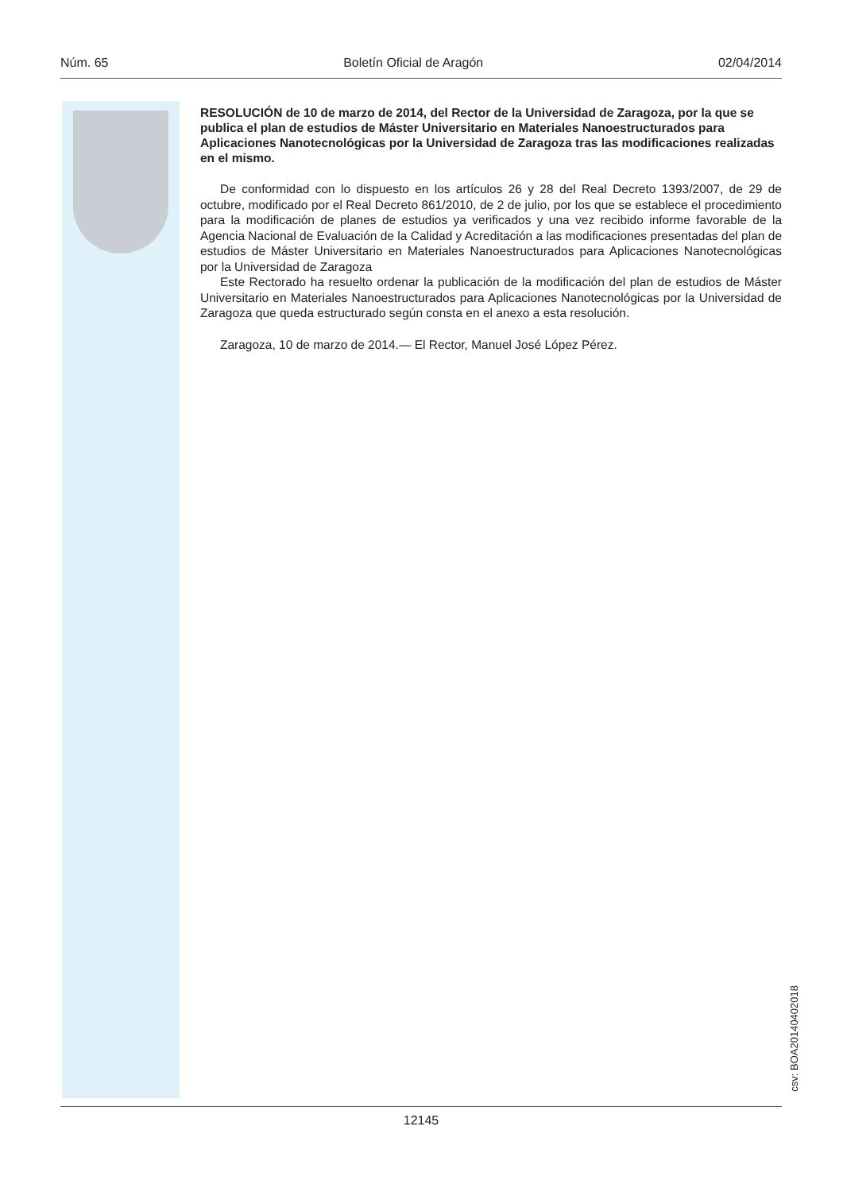Núm. 65 Boletín Oficial de Aragón 02/04/2014
RESOLUCIÓN de 10 de marzo de 2014, del Rector de la Universidad de Zaragoza, por la que se publica el plan de estudios de Máster Universitario en Materiales Nanoestructurados para Aplicaciones Nanotecnológicas por la Universidad de Zaragoza tras las modificaciones realizadas en el mismo.
De conformidad con lo dispuesto en los artículos 26 y 28 del Real Decreto 1393/2007, de 29 de octubre, modificado por el Real Decreto 861/2010, de 2 de julio, por los que se establece el procedimiento para la modificación de planes de estudios ya verificados y una vez recibido informe favorable de la Agencia Nacional de Evaluación de la Calidad y Acreditación a las modificaciones presentadas del plan de estudios de Máster Universitario en Materiales Nanoestructurados para Aplicaciones Nanotecnológicas por la Universidad de Zaragoza
Este Rectorado ha resuelto ordenar la publicación de la modificación del plan de estudios de Máster Universitario en Materiales Nanoestructurados para Aplicaciones Nanotecnológicas por la Universidad de Zaragoza que queda estructurado según consta en el anexo a esta resolución.
Zaragoza, 10 de marzo de 2014.— El Rector, Manuel José López Pérez.
csv: BOA20140402018
12145